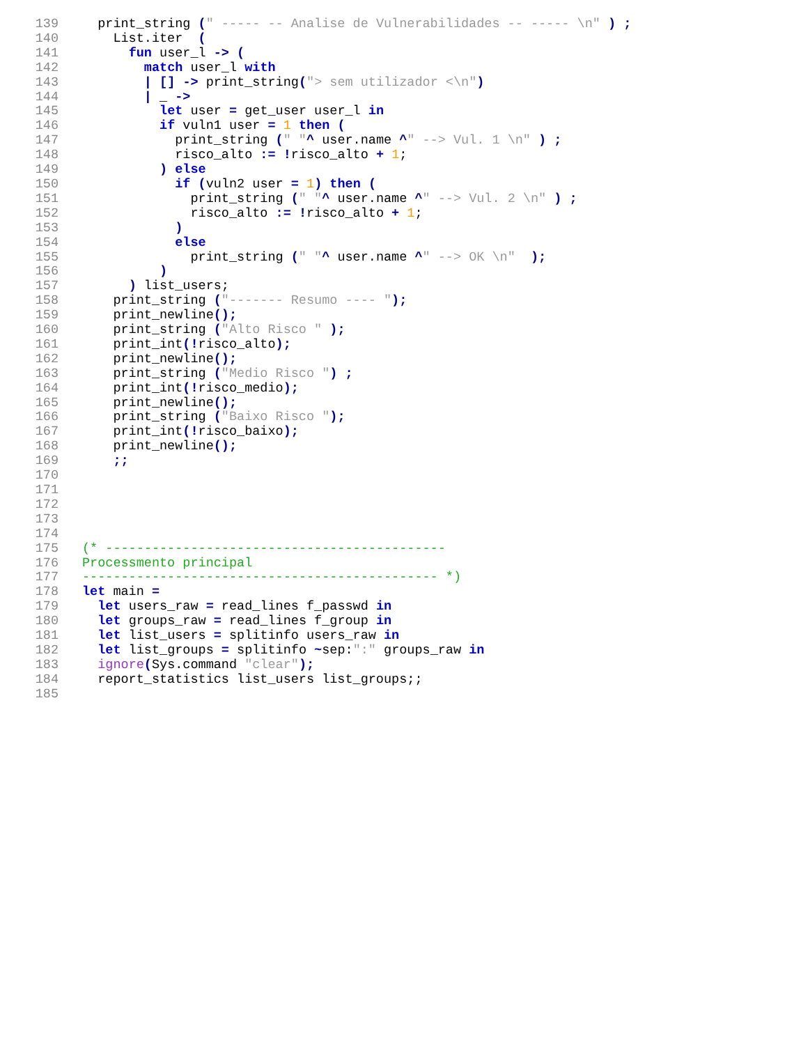139  print_string (" ----- -- Analise de Vulnerabilidades -- ----- \n" ) ;
140    List.iter  (
141      fun user_l -> (
142        match user_l with
143        | [] -> print_string("> sem utilizador <\n")
144        | _ ->
145          let user = get_user user_l in
146          if vuln1 user = 1 then (
147            print_string (" "^ user.name ^" --> Vul. 1 \n" ) ;
148            risco_alto := !risco_alto + 1;
149          ) else
150            if (vuln2 user = 1) then (
151              print_string (" "^ user.name ^" --> Vul. 2 \n" ) ;
152              risco_alto := !risco_alto + 1;
153            )
154            else
155              print_string (" "^ user.name ^" --> OK \n"  );
156          )
157      ) list_users;
158    print_string ("------- Resumo ---- ");
159    print_newline();
160    print_string ("Alto Risco " );
161    print_int(!risco_alto);
162    print_newline();
163    print_string ("Medio Risco ") ;
164    print_int(!risco_medio);
165    print_newline();
166    print_string ("Baixo Risco ");
167    print_int(!risco_baixo);
168    print_newline();
169    ;;
170
171
172
173
174
175(* --------------------------------------------
176 Processmento principal
177---------------------------------------------- *)
178 let main =
179  let users_raw = read_lines f_passwd in
180  let groups_raw = read_lines f_group in
181  let list_users = splitinfo users_raw in
182  let list_groups = splitinfo ~sep:":" groups_raw in
183  ignore(Sys.command "clear");
184  report_statistics list_users list_groups;;
185